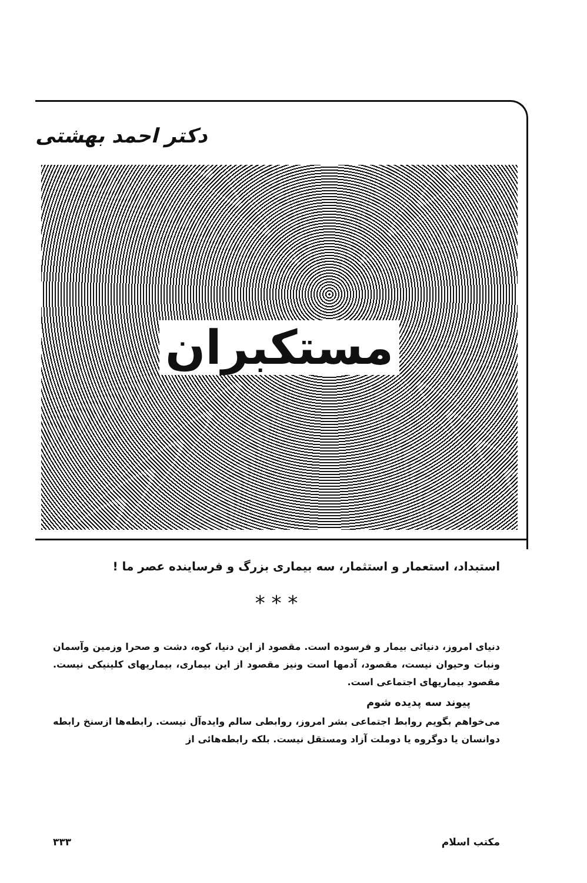دکتر احمد بهشتی
مستکبران
استبداد، استعمار و استثمار، سه بیماری بزرگ و فرساینده عصر ما !
* * *
دنیای امروز، دنیائی بیمار و فرسوده است. مقصود از این دنیا، کوه، دشت و صحرا وزمین وآسمان ونبات وحیوان نیست، مقصود، آدمها است ونیز مقصود از این بیماری، بیماریهای کلینیکی نیست. مقصود بیماریهای اجتماعی است.
پیوند سه پدیده شوم
می‌خواهم بگویم روابط اجتماعی بشر امروز، روابطی سالم وایده‌آل نیست. رابطه‌ها ازسنخ رابطه دوانسان یا دوگروه یا دوملت آزاد ومستقل نیست. بلکه رابطه‌هائی از
مکتب اسلام ۳۳۳